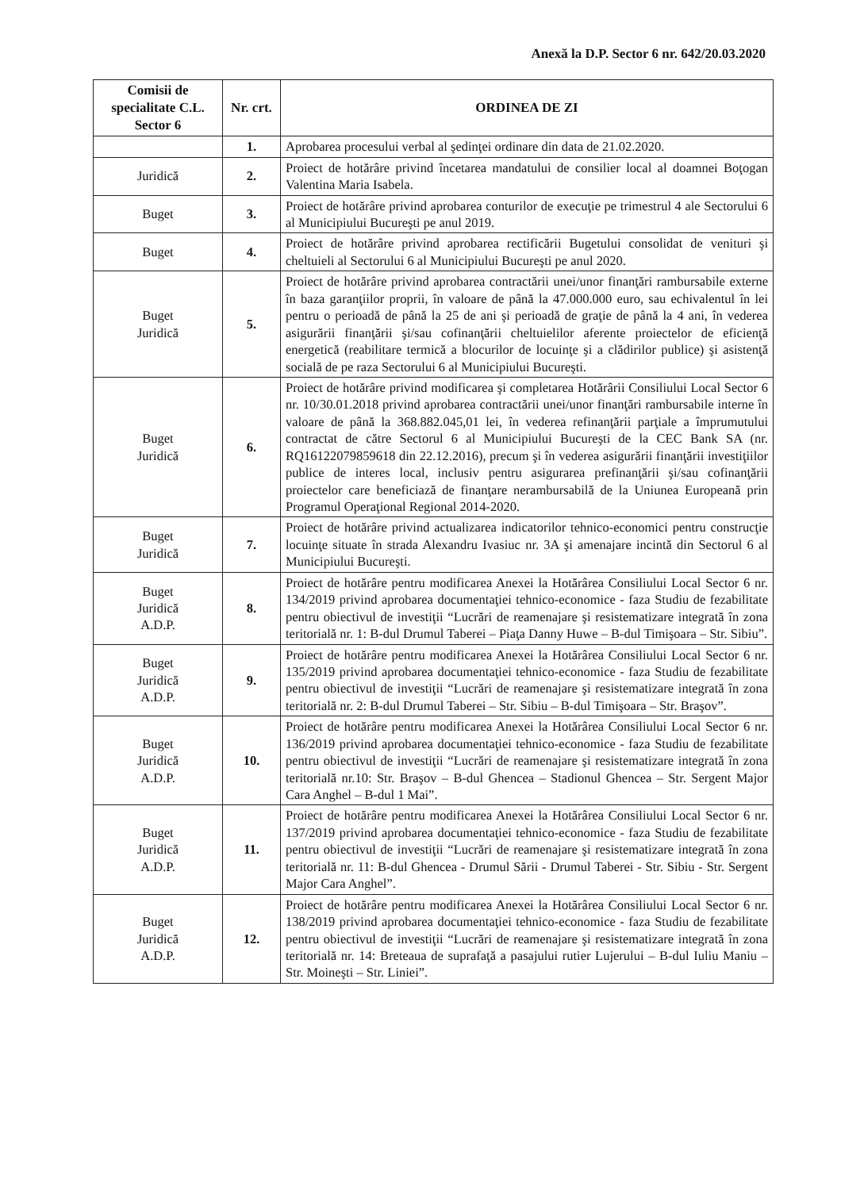Anexă la D.P. Sector 6 nr. 642/20.03.2020
| Comisii de specialitate C.L. Sector 6 | Nr. crt. | ORDINEA DE ZI |
| --- | --- | --- |
| | 1. | Aprobarea procesului verbal al şedinţei ordinare din data de 21.02.2020. |
| Juridică | 2. | Proiect de hotărâre privind încetarea mandatului de consilier local al doamnei Boţogan Valentina Maria Isabela. |
| Buget | 3. | Proiect de hotărâre privind aprobarea conturilor de execuţie pe trimestrul 4 ale Sectorului 6 al Municipiului Bucureşti pe anul 2019. |
| Buget | 4. | Proiect de hotărâre privind aprobarea rectificării Bugetului consolidat de venituri şi cheltuieli al Sectorului 6 al Municipiului Bucureşti pe anul 2020. |
| Buget Juridică | 5. | Proiect de hotărâre privind aprobarea contractării unei/unor finanţări rambursabile externe în baza garanţiilor proprii, în valoare de până la 47.000.000 euro, sau echivalentul în lei pentru o perioadă de până la 25 de ani şi perioadă de graţie de până la 4 ani, în vederea asigurării finanţării şi/sau cofinanţării cheltuielilor aferente proiectelor de eficienţă energetică (reabilitare termică a blocurilor de locuinţe şi a clădirilor publice) şi asistenţă socială de pe raza Sectorului 6 al Municipiului Bucureşti. |
| Buget Juridică | 6. | Proiect de hotărâre privind modificarea şi completarea Hotărârii Consiliului Local Sector 6 nr. 10/30.01.2018 privind aprobarea contractării unei/unor finanţări rambursabile interne în valoare de până la 368.882.045,01 lei, în vederea refinanţării parţiale a împrumutului contractat de către Sectorul 6 al Municipiului Bucureşti de la CEC Bank SA (nr. RQ16122079859618 din 22.12.2016), precum şi în vederea asigurării finanţării investiţiilor publice de interes local, inclusiv pentru asigurarea prefinanţării şi/sau cofinanţării proiectelor care beneficiază de finanţare nerambursabilă de la Uniunea Europeană prin Programul Operaţional Regional 2014-2020. |
| Buget Juridică | 7. | Proiect de hotărâre privind actualizarea indicatorilor tehnico-economici pentru construcţie locuinţe situate în strada Alexandru Ivasiuc nr. 3A şi amenajare incintă din Sectorul 6 al Municipiului Bucureşti. |
| Buget Juridică A.D.P. | 8. | Proiect de hotărâre pentru modificarea Anexei la Hotărârea Consiliului Local Sector 6 nr. 134/2019 privind aprobarea documentaţiei tehnico-economice - faza Studiu de fezabilitate pentru obiectivul de investiţii “Lucrări de reamenajare şi resistematizare integrată în zona teritorială nr. 1: B-dul Drumul Taberei – Piaţa Danny Huwe – B-dul Timişoara – Str. Sibiu”. |
| Buget Juridică A.D.P. | 9. | Proiect de hotărâre pentru modificarea Anexei la Hotărârea Consiliului Local Sector 6 nr. 135/2019 privind aprobarea documentaţiei tehnico-economice - faza Studiu de fezabilitate pentru obiectivul de investiţii “Lucrări de reamenajare şi resistematizare integrată în zona teritorială nr. 2: B-dul Drumul Taberei – Str. Sibiu – B-dul Timişoara – Str. Braşov”. |
| Buget Juridică A.D.P. | 10. | Proiect de hotărâre pentru modificarea Anexei la Hotărârea Consiliului Local Sector 6 nr. 136/2019 privind aprobarea documentaţiei tehnico-economice - faza Studiu de fezabilitate pentru obiectivul de investiţii “Lucrări de reamenajare şi resistematizare integrată în zona teritorială nr.10: Str. Braşov – B-dul Ghencea – Stadionul Ghencea – Str. Sergent Major Cara Anghel – B-dul 1 Mai”. |
| Buget Juridică A.D.P. | 11. | Proiect de hotărâre pentru modificarea Anexei la Hotărârea Consiliului Local Sector 6 nr. 137/2019 privind aprobarea documentaţiei tehnico-economice - faza Studiu de fezabilitate pentru obiectivul de investiţii “Lucrări de reamenajare şi resistematizare integrată în zona teritorială nr. 11: B-dul Ghencea - Drumul Sării - Drumul Taberei - Str. Sibiu - Str. Sergent Major Cara Anghel”. |
| Buget Juridică A.D.P. | 12. | Proiect de hotărâre pentru modificarea Anexei la Hotărârea Consiliului Local Sector 6 nr. 138/2019 privind aprobarea documentaţiei tehnico-economice - faza Studiu de fezabilitate pentru obiectivul de investiţii “Lucrări de reamenajare şi resistematizare integrată în zona teritorială nr. 14: Breteaua de suprafaţă a pasajului rutier Lujerului – B-dul Iuliu Maniu – Str. Moineşti – Str. Liniei”. |